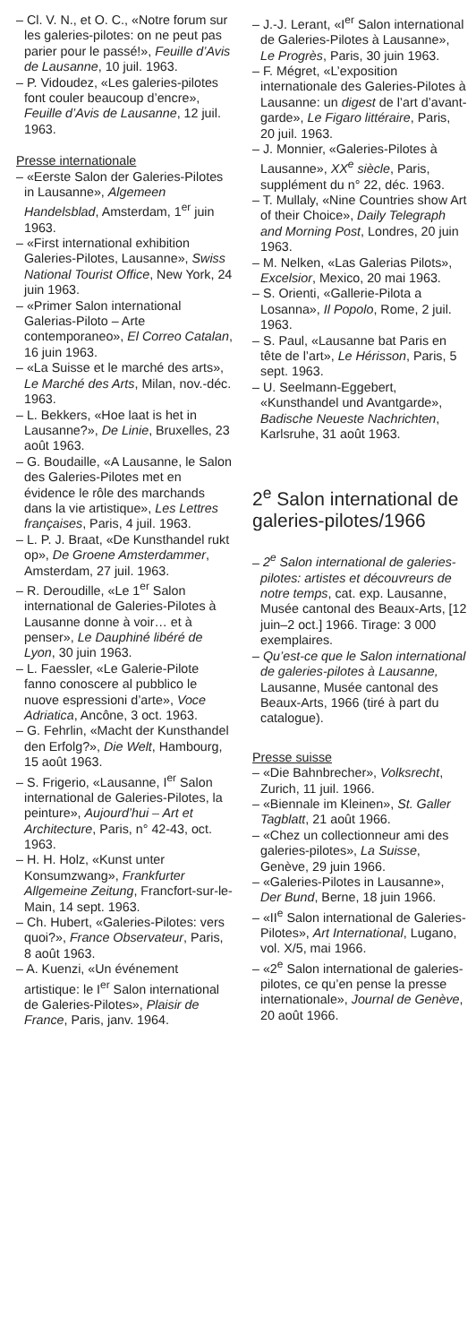– Cl. V. N., et O. C., «Notre forum sur les galeries-pilotes: on ne peut pas parier pour le passé!», Feuille d’Avis de Lausanne, 10 juil. 1963.
– P. Vidoudez, «Les galeries-pilotes font couler beaucoup d’encre», Feuille d’Avis de Lausanne, 12 juil. 1963.
Presse internationale
– «Eerste Salon der Galeries-Pilotes in Lausanne», Algemeen Handelsblad, Amsterdam, 1<sup>er</sup> juin 1963.
– «First international exhibition Galeries-Pilotes, Lausanne», Swiss National Tourist Office, New York, 24 juin 1963.
– «Primer Salon international Galerias-Piloto – Arte contemporaneo», El Correo Catalan, 16 juin 1963.
– «La Suisse et le marché des arts», Le Marché des Arts, Milan, nov.-déc. 1963.
– L. Bekkers, «Hoe laat is het in Lausanne?», De Linie, Bruxelles, 23 août 1963.
– G. Boudaille, «A Lausanne, le Salon des Galeries-Pilotes met en évidence le rôle des marchands dans la vie artistique», Les Lettres françaises, Paris, 4 juil. 1963.
– L. P. J. Braat, «De Kunsthandel rukt op», De Groene Amsterdammer, Amsterdam, 27 juil. 1963.
– R. Deroudille, «Le 1<sup>er</sup> Salon international de Galeries-Pilotes à Lausanne donne à voir… et à penser», Le Dauphiné libéré de Lyon, 30 juin 1963.
– L. Faessler, «Le Galerie-Pilote fanno conoscere al pubblico le nuove espressioni d’arte», Voce Adriatica, Ancône, 3 oct. 1963.
– G. Fehrlin, «Macht der Kunsthandel den Erfolg?», Die Welt, Hambourg, 15 août 1963.
– S. Frigerio, «Lausanne, I<sup>er</sup> Salon international de Galeries-Pilotes, la peinture», Aujourd’hui – Art et Architecture, Paris, n° 42-43, oct. 1963.
– H. H. Holz, «Kunst unter Konsumzwang», Frankfurter Allgemeine Zeitung, Francfort-sur-le-Main, 14 sept. 1963.
– Ch. Hubert, «Galeries-Pilotes: vers quoi?», France Observateur, Paris, 8 août 1963.
– A. Kuenzi, «Un événement artistique: le I<sup>er</sup> Salon international de Galeries-Pilotes», Plaisir de France, Paris, janv. 1964.
– J.-J. Lerant, «I<sup>er</sup> Salon international de Galeries-Pilotes à Lausanne», Le Progrès, Paris, 30 juin 1963.
– F. Mégret, «L’exposition internationale des Galeries-Pilotes à Lausanne: un digest de l’art d’avant-garde», Le Figaro littéraire, Paris, 20 juil. 1963.
– J. Monnier, «Galeries-Pilotes à Lausanne», XX<sup>e</sup> siècle, Paris, supplément du n° 22, déc. 1963.
– T. Mullaly, «Nine Countries show Art of their Choice», Daily Telegraph and Morning Post, Londres, 20 juin 1963.
– M. Nelken, «Las Galerias Pilots», Excelsior, Mexico, 20 mai 1963.
– S. Orienti, «Gallerie-Pilota a Losanna», Il Popolo, Rome, 2 juil. 1963.
– S. Paul, «Lausanne bat Paris en tête de l’art», Le Hérisson, Paris, 5 sept. 1963.
– U. Seelmann-Eggebert, «Kunsthandel und Avantgarde», Badische Neueste Nachrichten, Karlsruhe, 31 août 1963.
2<sup>e</sup> Salon international de galeries-pilotes/1966
– 2<sup>e</sup> Salon international de galeries-pilotes: artistes et découvreurs de notre temps, cat. exp. Lausanne, Musée cantonal des Beaux-Arts, [12 juin–2 oct.] 1966. Tirage: 3 000 exemplaires.
– Qu’est-ce que le Salon international de galeries-pilotes à Lausanne, Lausanne, Musée cantonal des Beaux-Arts, 1966 (tiré à part du catalogue).
Presse suisse
– «Die Bahnbrecher», Volksrecht, Zurich, 11 juil. 1966.
– «Biennale im Kleinen», St. Galler Tagblatt, 21 août 1966.
– «Chez un collectionneur ami des galeries-pilotes», La Suisse, Genève, 29 juin 1966.
– «Galeries-Pilotes in Lausanne», Der Bund, Berne, 18 juin 1966.
– «II<sup>e</sup> Salon international de Galeries-Pilotes», Art International, Lugano, vol. X/5, mai 1966.
– «2<sup>e</sup> Salon international de galeries-pilotes, ce qu’en pense la presse internationale», Journal de Genève, 20 août 1966.